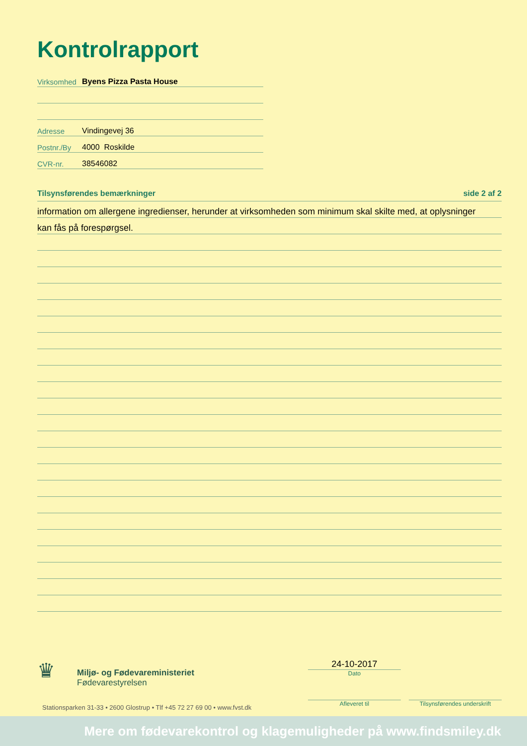Kontrolrapport
Virksomhed Byens Pizza Pasta House
Adresse Vindingevej 36
Postnr./By 4000 Roskilde
CVR-nr. 38546082
Tilsynsførendes bemærkninger side 2 af 2
information om allergene ingredienser, herunder at virksomheden som minimum skal skilte med, at oplysninger
kan fås på forespørgsel.
♛ Miljø- og Fødevareministeriet
Fødevarestyrelsen
Stationsparken 31-33 • 2600 Glostrup • Tlf +45 72 27 69 00 • www.fvst.dk
24-10-2017
Dato
Afleveret til
Tilsynsførendes underskrift
Mere om fødevarekontrol og klagemuligheder på www.findsmiley.dk